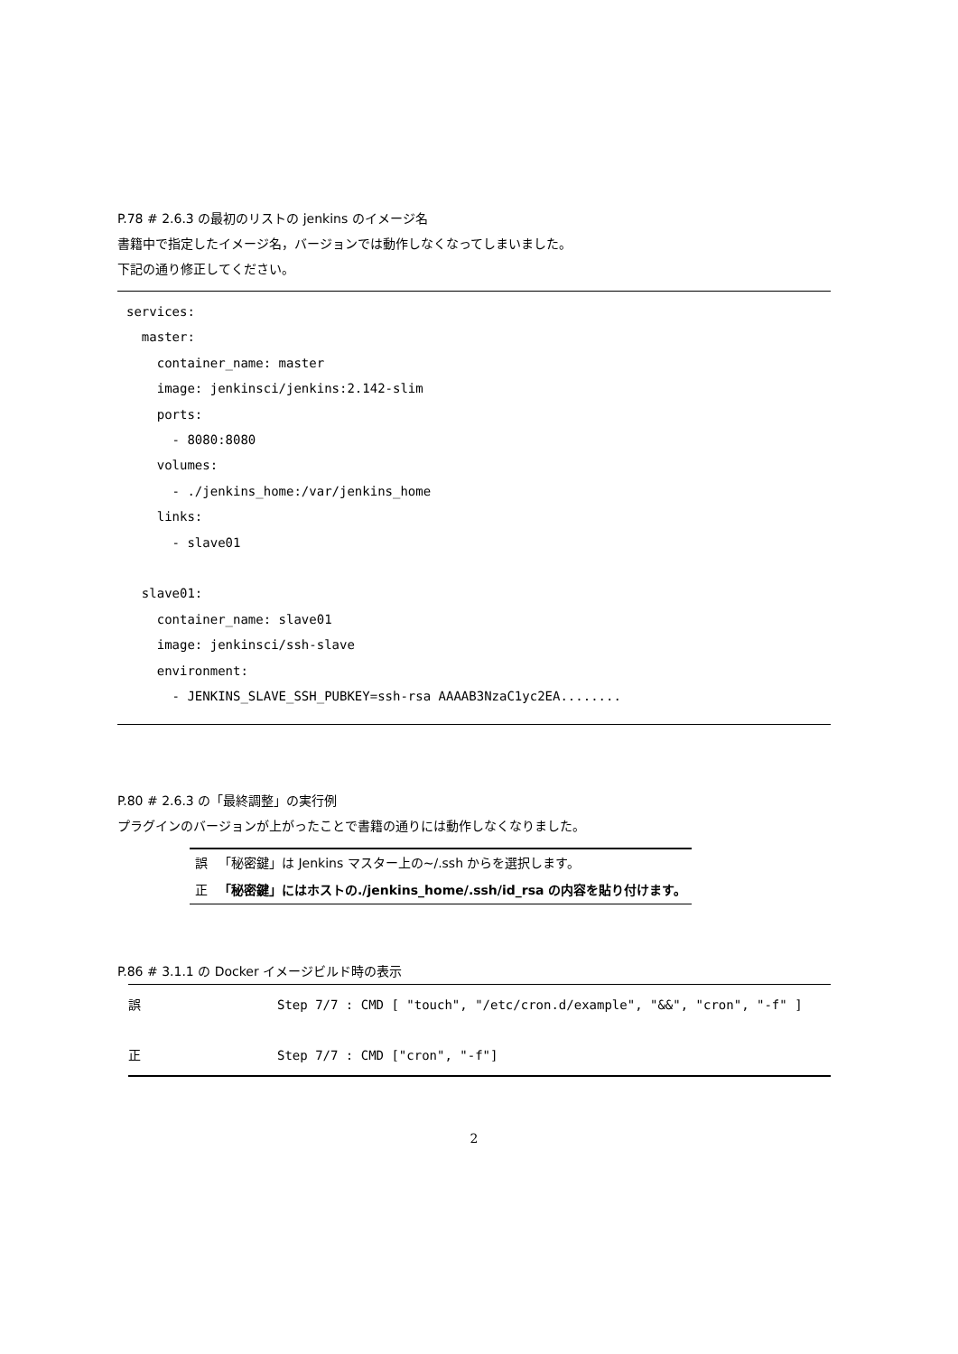P.78 # 2.6.3 の最初のリストの jenkins のイメージ名
書籍中で指定したイメージ名，バージョンでは動作しなくなってしまいました。
下記の通り修正してください。
services: master: container_name: master image: jenkinsci/jenkins:2.142-slim ports: - 8080:8080 volumes: - ./jenkins_home:/var/jenkins_home links: - slave01 slave01: container_name: slave01 image: jenkinsci/ssh-slave environment: - JENKINS_SLAVE_SSH_PUBKEY=ssh-rsa AAAAB3NzaC1yc2EA........
P.80 # 2.6.3 の「最終調整」の実行例
プラグインのバージョンが上がったことで書籍の通りには動作しなくなりました。
| 誤 | 「秘密鍵」は Jenkins マスター上の~/.ssh からを選択します。 |
| 正 | 「秘密鍵」にはホストの./jenkins_home/.ssh/id_rsa の内容を貼り付けます。 |
P.86 # 3.1.1 の Docker イメージビルド時の表示
| 誤 | Step 7/7 : CMD [ "touch", "/etc/cron.d/example", "&&", "cron", "-f" ] |
| 正 | Step 7/7 : CMD ["cron", "-f"] |
2